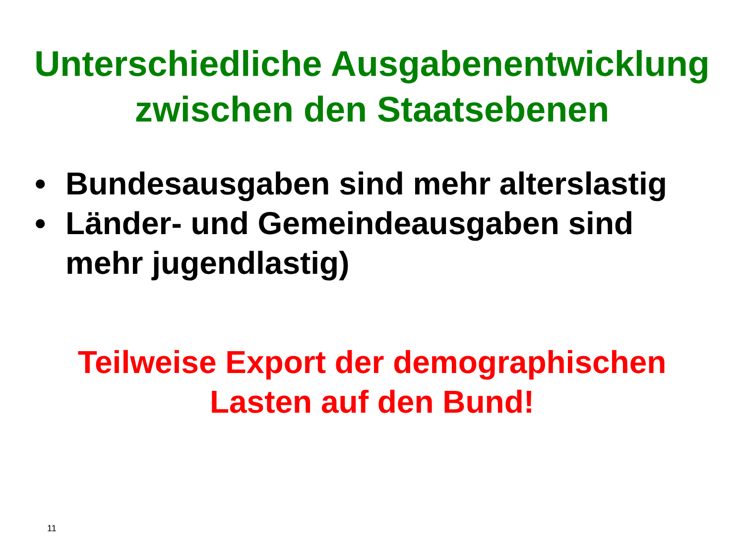Unterschiedliche Ausgabenentwicklung
zwischen den Staatsebenen
• Bundesausgaben sind mehr alterslastig
• Länder- und Gemeindeausgaben sind mehr jugendlastig)
Teilweise Export der demographischen
Lasten auf den Bund!
11